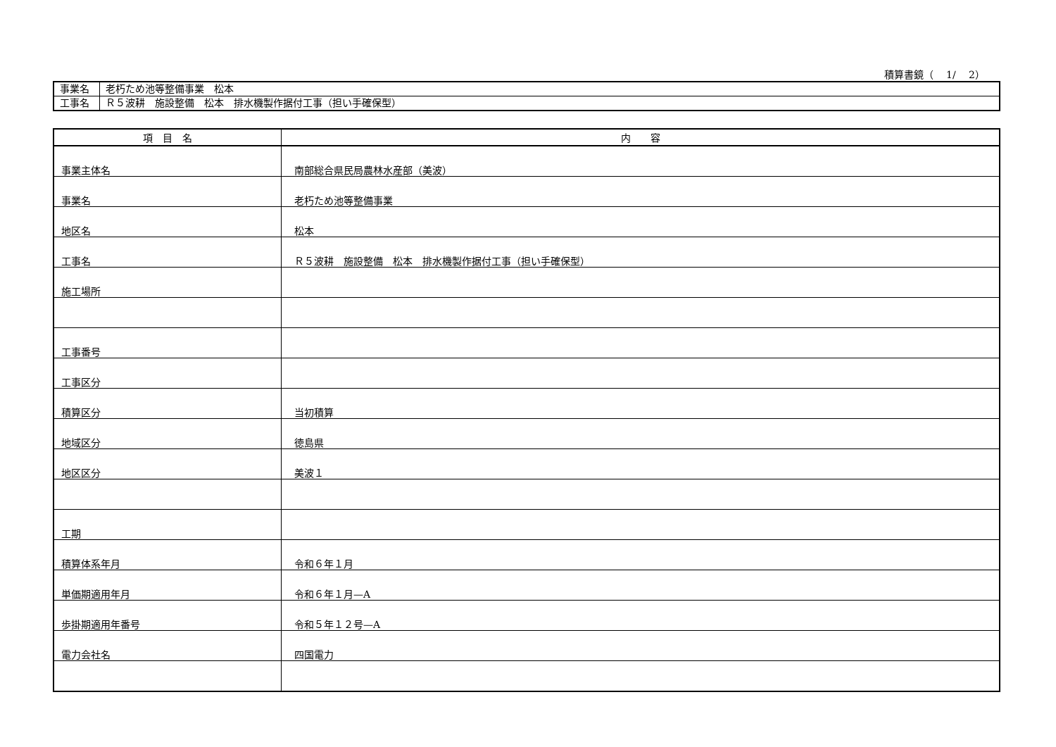積算書鏡（　 1/　 2）
| 事業名 | 老朽ため池等整備事業 松本 |
| 工事名 | Ｒ５波耕 施設整備 松本 排水機製作据付工事（担い手確保型） |
| 項 目 名 | 内 容 |
| --- | --- |
| 事業主体名 | 南部総合県民局農林水産部（美波） |
| 事業名 | 老朽ため池等整備事業 |
| 地区名 | 松本 |
| 工事名 | Ｒ５波耕 施設整備 松本 排水機製作据付工事（担い手確保型） |
| 施工場所 | |
| 工事番号 | |
| 工事区分 | |
| 積算区分 | 当初積算 |
| 地域区分 | 徳島県 |
| 地区区分 | 美波１ |
| 工期 | |
| 積算体系年月 | 令和６年１月 |
| 単価期適用年月 | 令和６年１月—A |
| 歩掛期適用年番号 | 令和５年１２号—A |
| 電力会社名 | 四国電力 |